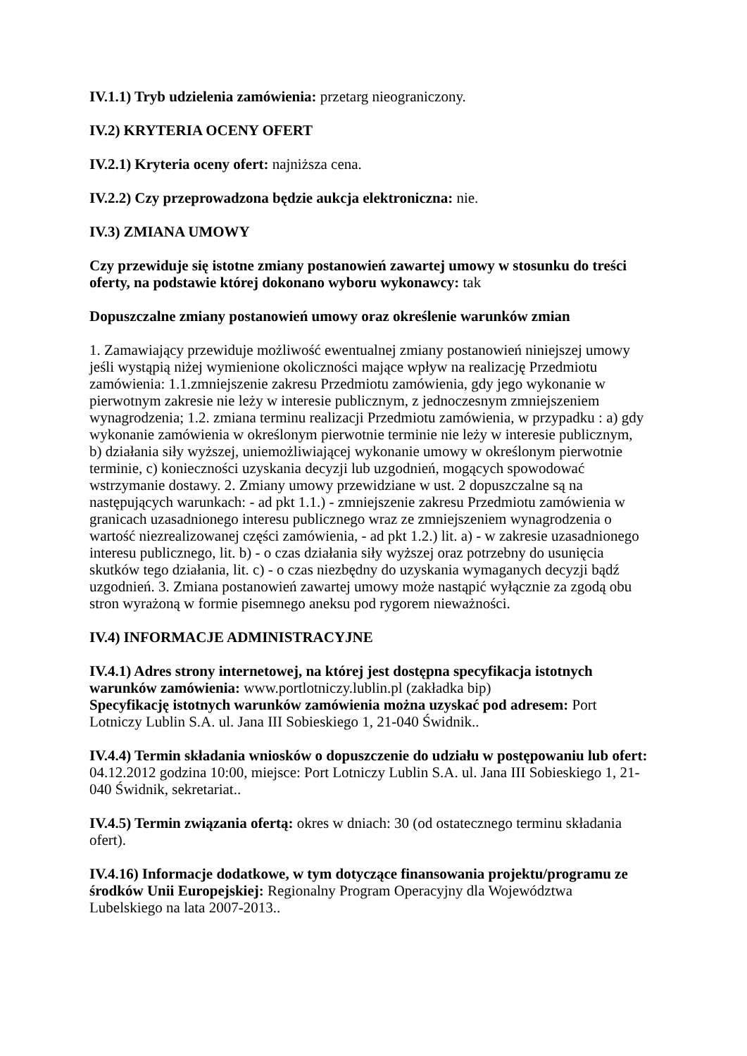IV.1.1) Tryb udzielenia zamówienia: przetarg nieograniczony.
IV.2) KRYTERIA OCENY OFERT
IV.2.1) Kryteria oceny ofert: najniższa cena.
IV.2.2) Czy przeprowadzona będzie aukcja elektroniczna: nie.
IV.3) ZMIANA UMOWY
Czy przewiduje się istotne zmiany postanowień zawartej umowy w stosunku do treści oferty, na podstawie której dokonano wyboru wykonawcy: tak
Dopuszczalne zmiany postanowień umowy oraz określenie warunków zmian
1. Zamawiający przewiduje możliwość ewentualnej zmiany postanowień niniejszej umowy jeśli wystąpią niżej wymienione okoliczności mające wpływ na realizację Przedmiotu zamówienia: 1.1.zmniejszenie zakresu Przedmiotu zamówienia, gdy jego wykonanie w pierwotnym zakresie nie leży w interesie publicznym, z jednoczesnym zmniejszeniem wynagrodzenia; 1.2. zmiana terminu realizacji Przedmiotu zamówienia, w przypadku : a) gdy wykonanie zamówienia w określonym pierwotnie terminie nie leży w interesie publicznym, b) działania siły wyższej, uniemożliwiającej wykonanie umowy w określonym pierwotnie terminie, c) konieczności uzyskania decyzji lub uzgodnień, mogących spowodować wstrzymanie dostawy. 2. Zmiany umowy przewidziane w ust. 2 dopuszczalne są na następujących warunkach: - ad pkt 1.1.) - zmniejszenie zakresu Przedmiotu zamówienia w granicach uzasadnionego interesu publicznego wraz ze zmniejszeniem wynagrodzenia o wartość niezrealizowanej części zamówienia, - ad pkt 1.2.) lit. a) - w zakresie uzasadnionego interesu publicznego, lit. b) - o czas działania siły wyższej oraz potrzebny do usunięcia skutków tego działania, lit. c) - o czas niezbędny do uzyskania wymaganych decyzji bądź uzgodnień. 3. Zmiana postanowień zawartej umowy może nastąpić wyłącznie za zgodą obu stron wyrażoną w formie pisemnego aneksu pod rygorem nieważności.
IV.4) INFORMACJE ADMINISTRACYJNE
IV.4.1) Adres strony internetowej, na której jest dostępna specyfikacja istotnych warunków zamówienia: www.portlotniczy.lublin.pl (zakładka bip)
Specyfikację istotnych warunków zamówienia można uzyskać pod adresem: Port Lotniczy Lublin S.A. ul. Jana III Sobieskiego 1, 21-040 Świdnik..
IV.4.4) Termin składania wniosków o dopuszczenie do udziału w postępowaniu lub ofert: 04.12.2012 godzina 10:00, miejsce: Port Lotniczy Lublin S.A. ul. Jana III Sobieskiego 1, 21-040 Świdnik, sekretariat..
IV.4.5) Termin związania ofertą: okres w dniach: 30 (od ostatecznego terminu składania ofert).
IV.4.16) Informacje dodatkowe, w tym dotyczące finansowania projektu/programu ze środków Unii Europejskiej: Regionalny Program Operacyjny dla Województwa Lubelskiego na lata 2007-2013..